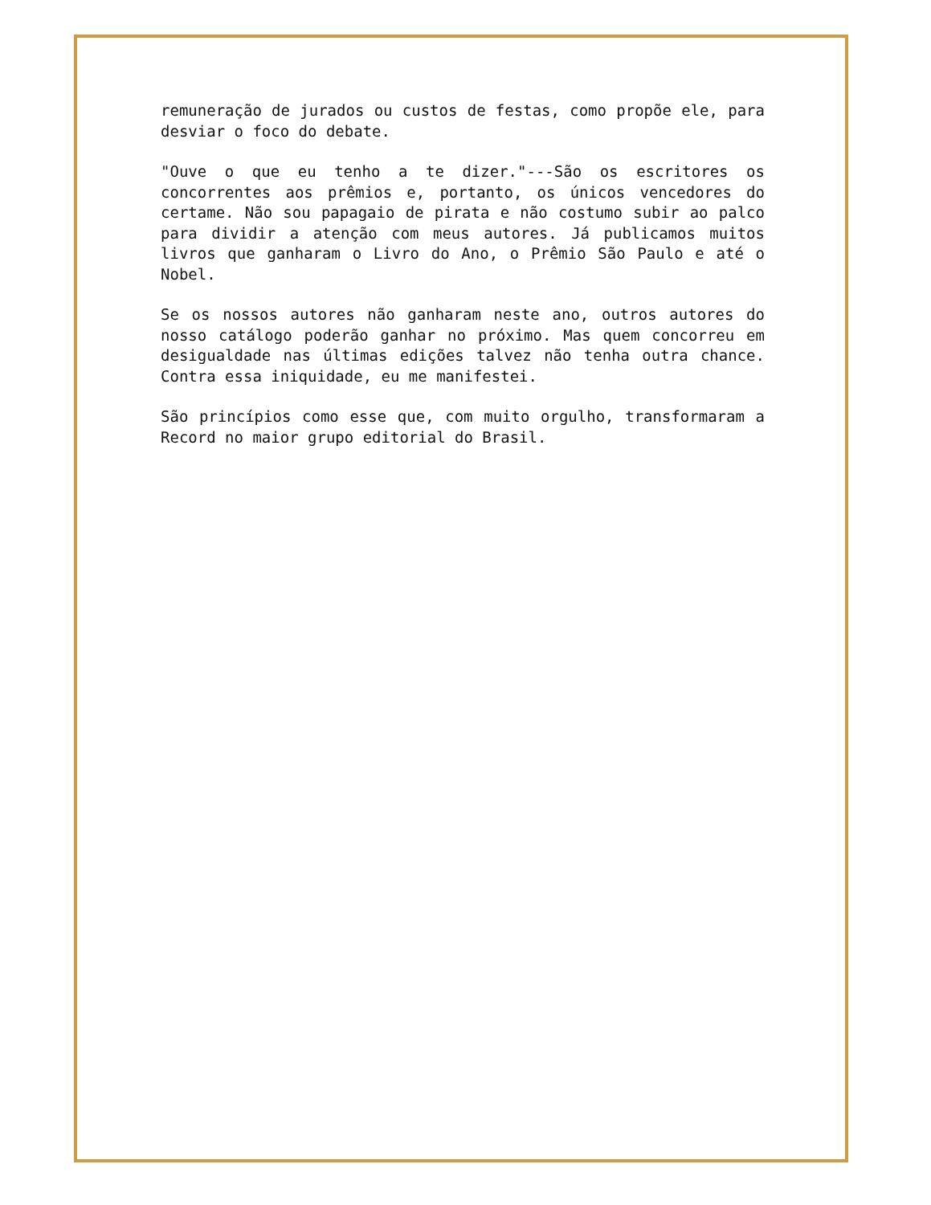remuneração de jurados ou custos de festas, como propõe ele, para desviar o foco do debate.
"Ouve o que eu tenho a te dizer."---São os escritores os concorrentes aos prêmios e, portanto, os únicos vencedores do certame. Não sou papagaio de pirata e não costumo subir ao palco para dividir a atenção com meus autores. Já publicamos muitos livros que ganharam o Livro do Ano, o Prêmio São Paulo e até o Nobel.
Se os nossos autores não ganharam neste ano, outros autores do nosso catálogo poderão ganhar no próximo. Mas quem concorreu em desigualdade nas últimas edições talvez não tenha outra chance. Contra essa iniquidade, eu me manifestei.
São princípios como esse que, com muito orgulho, transformaram a Record no maior grupo editorial do Brasil.